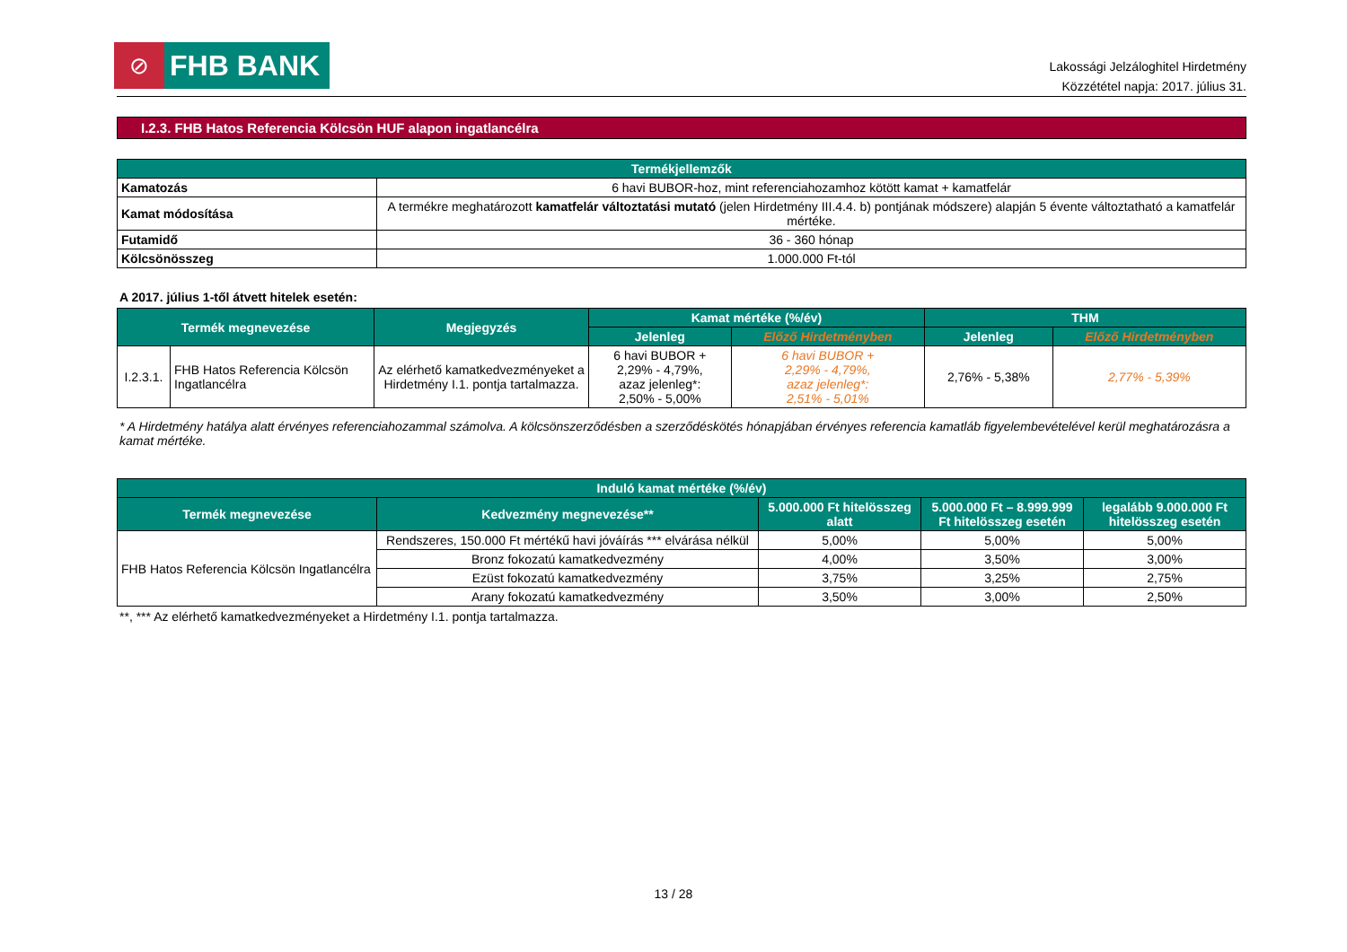⊘
FHB BANK
Lakossági Jelzáloghitel Hirdetmény
Közzététel napja: 2017. július 31.
I.2.3. FHB Hatos Referencia Kölcsön HUF alapon ingatlancélra
| Termékjellemzők | |
| --- | --- |
| Kamatozás | 6 havi BUBOR-hoz, mint referenciahozamhoz kötött kamat + kamatfelár |
| Kamat módosítása | A termékre meghatározott kamatfelár változtatási mutató (jelen Hirdetmény III.4.4. b) pontjának módszere) alapján 5 évente változtatható a kamatfelár mértéke. |
| Futamidő | 36 - 360 hónap |
| Kölcsönösszeg | 1.000.000 Ft-tól |
A 2017. július 1-től átvett hitelek esetén:
| Termék megnevezése | | Megjegyzés | Kamat mértéke (%/év) | | THM | |
| --- | --- | --- | --- | --- | --- | --- |
| | | | Jelenleg | Előző Hirdetményben | Jelenleg | Előző Hirdetményben |
| I.2.3.1. | FHB Hatos Referencia Kölcsön Ingatlancélra | Az elérhető kamatkedvezményeket a Hirdetmény I.1. pontja tartalmazza. | 6 havi BUBOR + 2,29% - 4,79%, azaz jelenleg*: 2,50% - 5,00% | 6 havi BUBOR + 2,29% - 4,79%, azaz jelenleg*: 2,51% - 5,01% | 2,76% - 5,38% | 2,77% - 5,39% |
* A Hirdetmény hatálya alatt érvényes referenciahozammal számolva. A kölcsönszerződésben a szerződéskötés hónapjában érvényes referencia kamatláb figyelembevételével kerül meghatározásra a kamat mértéke.
| Induló kamat mértéke (%/év) | | | | |
| --- | --- | --- | --- | --- |
| Termék megnevezése | Kedvezmény megnevezése** | 5.000.000 Ft hitelösszeg alatt | 5.000.000 Ft – 8.999.999 Ft hitelösszeg esetén | legalább 9.000.000 Ft hitelösszeg esetén |
| FHB Hatos Referencia Kölcsön Ingatlancélra | Rendszeres, 150.000 Ft mértékű havi jóváírás *** elvárása nélkül | 5,00% | 5,00% | 5,00% |
| | Bronz fokozatú kamatkedvezmény | 4,00% | 3,50% | 3,00% |
| | Ezüst fokozatú kamatkedvezmény | 3,75% | 3,25% | 2,75% |
| | Arany fokozatú kamatkedvezmény | 3,50% | 3,00% | 2,50% |
**, *** Az elérhető kamatkedvezményeket a Hirdetmény I.1. pontja tartalmazza.
13 / 28